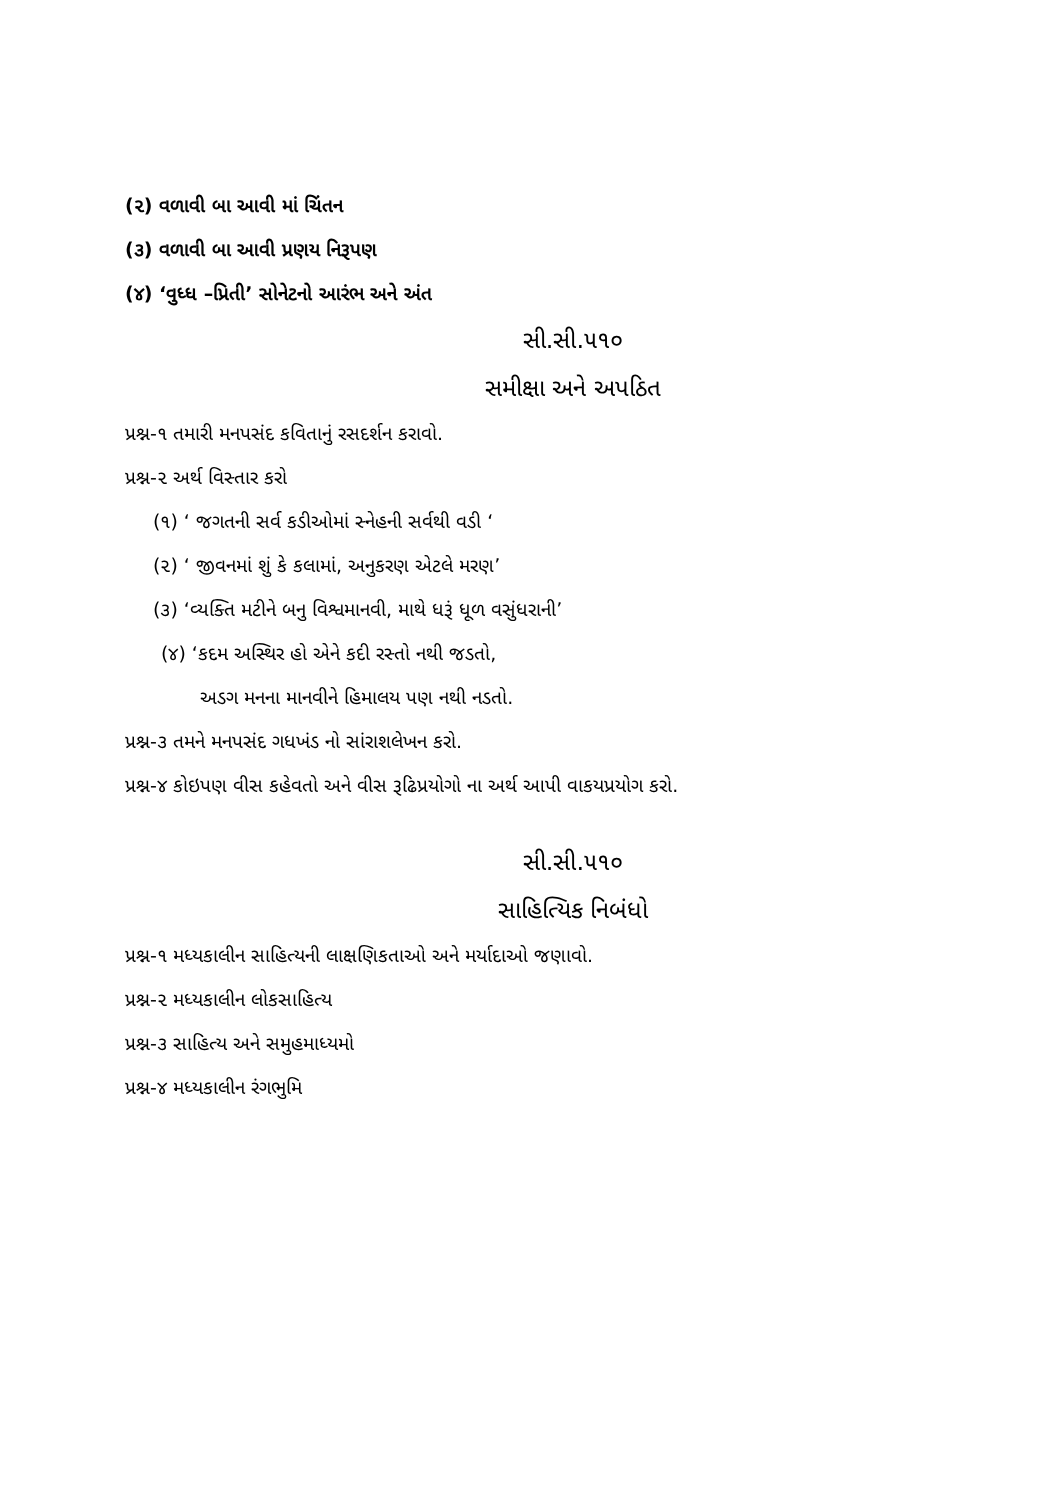(૨) વળાવી બા આવી માં ચિંતન
(૩) વળાવી બા આવી પ્રણય નિરૂપણ
(૪) ‘વુધ્ધ –પ્રિતી’ સોનેટનો આરંભ અને અંત
સી.સી.૫૧૦
સમીક્ષા અને અપઠિત
પ્રશ્ન-૧ તમારી મનપસંદ કવિતાનું રસદર્શન કરાવો.
પ્રશ્ન-૨ અર્થ વિસ્તાર કરો
(૧) ‘ જગતની સર્વ કડીઓમાં સ્નેહની સર્વથી વડી ‘
(૨) ‘ જીવનમાં શું કે કલામાં, અનુકરણ એટલે મરણ’
(૩) ‘વ્યક્તિ મટીને બનુ વિશ્વમાનવી, માથે ધરૂં ધૂળ વસુંધરાની’
(૪) ‘કદમ અસ્થિર હો એને કદી રસ્તો નથી જડતો,
અડગ મનના માનવીને હિમાલય પણ નથી નડતો.
પ્રશ્ન-૩ તમને મનપસંદ ગધખંડ નો સાંરાશલેખન કરો.
પ્રશ્ન-૪ કોઇપણ વીસ કહેવતો અને વીસ રૂઢિપ્રયોગો ના અર્થ આપી વાકયપ્રયોગ કરો.
સી.સી.૫૧૦
સાહિત્યિક નિબંધો
પ્રશ્ન-૧ મધ્યકાલીન સાહિત્યની લાક્ષણિકતાઓ અને મર્યાદાઓ જણાવો.
પ્રશ્ન-૨ મધ્યકાલીન લોકસાહિત્ય
પ્રશ્ન-૩ સાહિત્ય અને સમુહમાધ્યમો
પ્રશ્ન-૪ મધ્યકાલીન રંગભુમિ